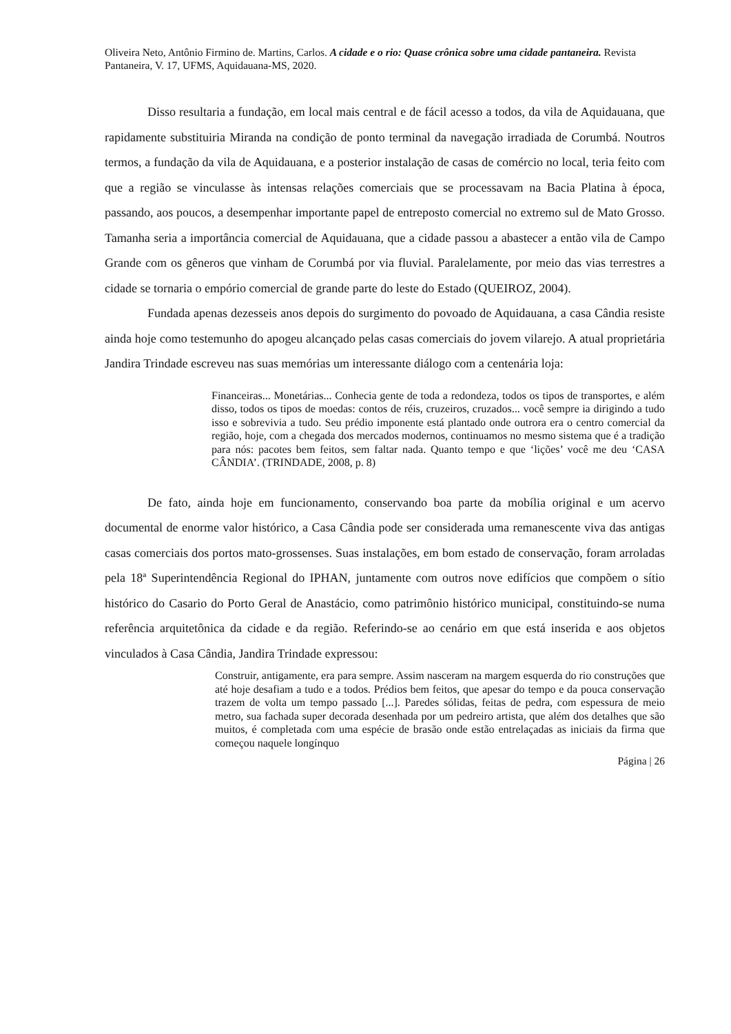Oliveira Neto, Antônio Firmino de. Martins, Carlos. A cidade e o rio: Quase crônica sobre uma cidade pantaneira. Revista Pantaneira, V. 17, UFMS, Aquidauana-MS, 2020.
Disso resultaria a fundação, em local mais central e de fácil acesso a todos, da vila de Aquidauana, que rapidamente substituiria Miranda na condição de ponto terminal da navegação irradiada de Corumbá. Noutros termos, a fundação da vila de Aquidauana, e a posterior instalação de casas de comércio no local, teria feito com que a região se vinculasse às intensas relações comerciais que se processavam na Bacia Platina à época, passando, aos poucos, a desempenhar importante papel de entreposto comercial no extremo sul de Mato Grosso. Tamanha seria a importância comercial de Aquidauana, que a cidade passou a abastecer a então vila de Campo Grande com os gêneros que vinham de Corumbá por via fluvial. Paralelamente, por meio das vias terrestres a cidade se tornaria o empório comercial de grande parte do leste do Estado (QUEIROZ, 2004).
Fundada apenas dezesseis anos depois do surgimento do povoado de Aquidauana, a casa Cândia resiste ainda hoje como testemunho do apogeu alcançado pelas casas comerciais do jovem vilarejo. A atual proprietária Jandira Trindade escreveu nas suas memórias um interessante diálogo com a centenária loja:
Financeiras... Monetárias... Conhecia gente de toda a redondeza, todos os tipos de transportes, e além disso, todos os tipos de moedas: contos de réis, cruzeiros, cruzados... você sempre ia dirigindo a tudo isso e sobrevivia a tudo. Seu prédio imponente está plantado onde outrora era o centro comercial da região, hoje, com a chegada dos mercados modernos, continuamos no mesmo sistema que é a tradição para nós: pacotes bem feitos, sem faltar nada. Quanto tempo e que ‘lições’ você me deu ‘CASA CÂNDIA’. (TRINDADE, 2008, p. 8)
De fato, ainda hoje em funcionamento, conservando boa parte da mobília original e um acervo documental de enorme valor histórico, a Casa Cândia pode ser considerada uma remanescente viva das antigas casas comerciais dos portos mato-grossenses. Suas instalações, em bom estado de conservação, foram arroladas pela 18ª Superintendência Regional do IPHAN, juntamente com outros nove edifícios que compõem o sítio histórico do Casario do Porto Geral de Anastácio, como patrimônio histórico municipal, constituindo-se numa referência arquitetônica da cidade e da região. Referindo-se ao cenário em que está inserida e aos objetos vinculados à Casa Cândia, Jandira Trindade expressou:
Construir, antigamente, era para sempre. Assim nasceram na margem esquerda do rio construções que até hoje desafiam a tudo e a todos. Prédios bem feitos, que apesar do tempo e da pouca conservação trazem de volta um tempo passado [...]. Paredes sólidas, feitas de pedra, com espessura de meio metro, sua fachada super decorada desenhada por um pedreiro artista, que além dos detalhes que são muitos, é completada com uma espécie de brasão onde estão entrelaçadas as iniciais da firma que começou naquele longínquo
Página | 26